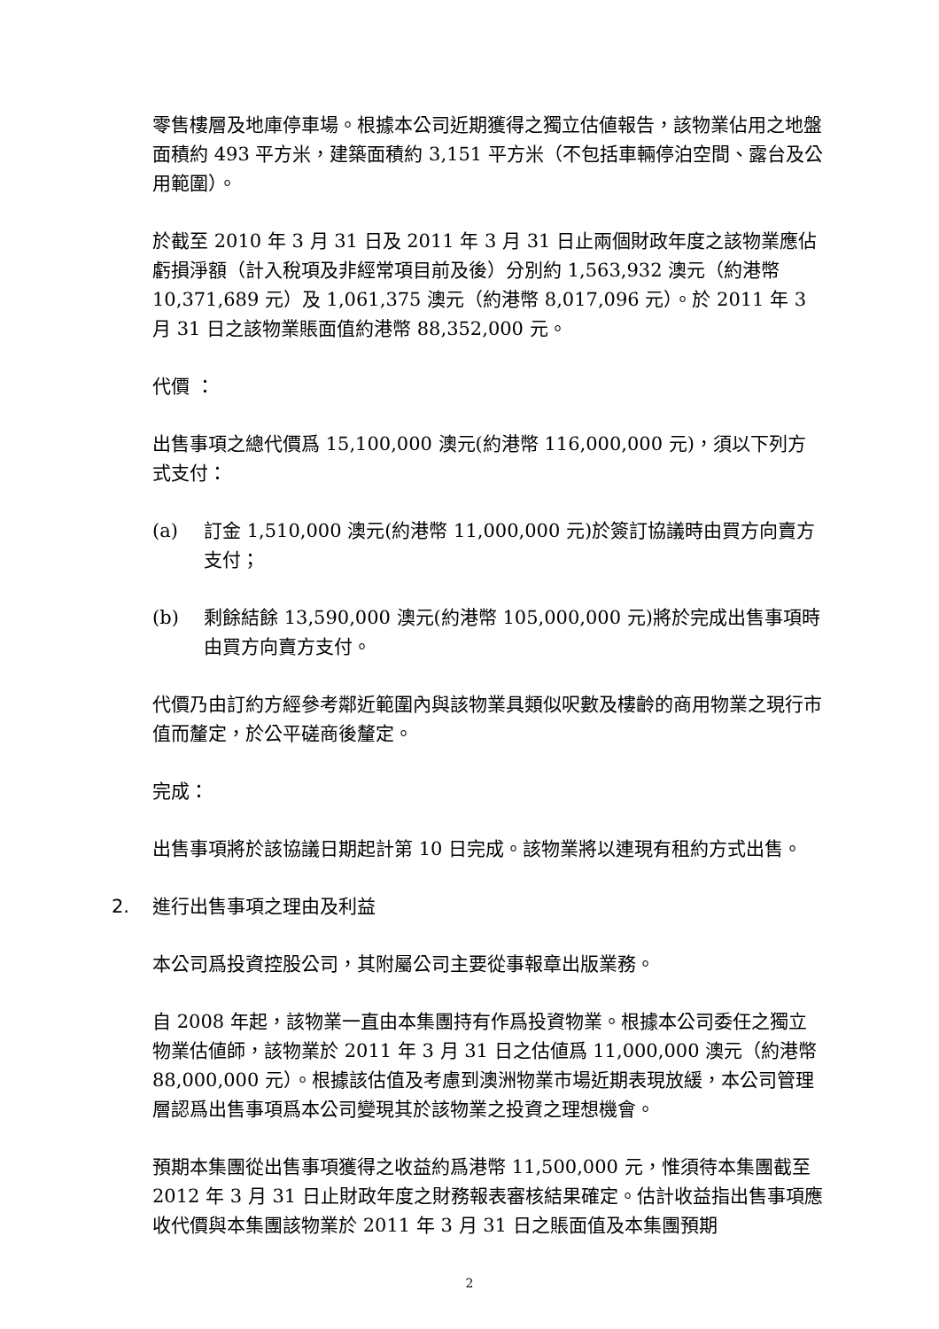零售樓層及地庫停車場。根據本公司近期獲得之獨立估値報告，該物業佔用之地盤面積約 493 平方米，建築面積約 3,151 平方米（不包括車輛停泊空間、露台及公用範圍）。
於截至 2010 年 3 月 31 日及 2011 年 3 月 31 日止兩個財政年度之該物業應佔虧損淨額（計入稅項及非經常項目前及後）分別約 1,563,932 澳元（約港幣 10,371,689 元）及 1,061,375 澳元（約港幣 8,017,096 元）。於 2011 年 3 月 31 日之該物業賬面值約港幣 88,352,000 元。
代價 ：
出售事項之總代價爲 15,100,000 澳元(約港幣 116,000,000 元)，須以下列方式支付：
(a) 訂金 1,510,000 澳元(約港幣 11,000,000 元)於簽訂協議時由買方向賣方支付；
(b) 剩餘結餘 13,590,000 澳元(約港幣 105,000,000 元)將於完成出售事項時由買方向賣方支付。
代價乃由訂約方經參考鄰近範圍內與該物業具類似呎數及樓齡的商用物業之現行市值而釐定，於公平磋商後釐定。
完成：
出售事項將於該協議日期起計第 10 日完成。該物業將以連現有租約方式出售。
2. 進行出售事項之理由及利益
本公司爲投資控股公司，其附屬公司主要從事報章出版業務。
自 2008 年起，該物業一直由本集團持有作爲投資物業。根據本公司委任之獨立物業估値師，該物業於 2011 年 3 月 31 日之估値爲 11,000,000 澳元（約港幣 88,000,000 元）。根據該估值及考慮到澳洲物業市場近期表現放緩，本公司管理層認爲出售事項爲本公司變現其於該物業之投資之理想機會。
預期本集團從出售事項獲得之收益約爲港幣 11,500,000 元，惟須待本集團截至 2012 年 3 月 31 日止財政年度之財務報表審核結果確定。估計收益指出售事項應收代價與本集團該物業於 2011 年 3 月 31 日之賬面值及本集團預期
2